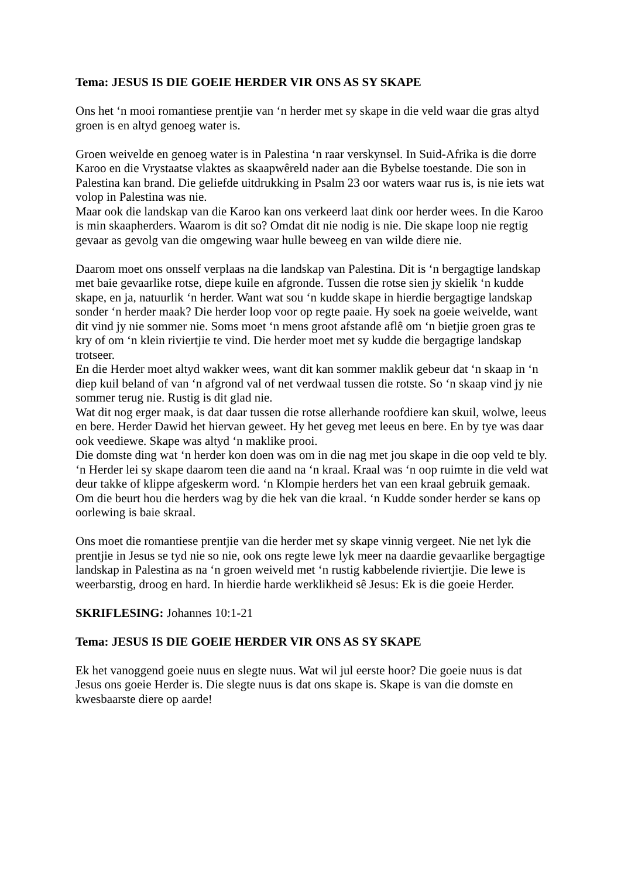Tema: JESUS IS DIE GOEIE HERDER VIR ONS AS SY SKAPE
Ons het ‘n mooi romantiese prentjie van ‘n herder met sy skape in die veld waar die gras altyd groen is en altyd genoeg water is.
Groen weivelde en genoeg water is in Palestina ‘n raar verskynsel. In Suid-Afrika is die dorre Karoo en die Vrystaatse vlaktes as skaapwêreld nader aan die Bybelse toestande. Die son in Palestina kan brand. Die geliefde uitdrukking in Psalm 23 oor waters waar rus is, is nie iets wat volop in Palestina was nie.
Maar ook die landskap van die Karoo kan ons verkeerd laat dink oor herder wees. In die Karoo is min skaapherders. Waarom is dit so? Omdat dit nie nodig is nie. Die skape loop nie regtig gevaar as gevolg van die omgewing waar hulle beweeg en van wilde diere nie.
Daarom moet ons onsself verplaas na die landskap van Palestina. Dit is ‘n bergagtige landskap met baie gevaarlike rotse, diepe kuile en afgronde. Tussen die rotse sien jy skielik ‘n kudde skape, en ja, natuurlik ‘n herder. Want wat sou ‘n kudde skape in hierdie bergagtige landskap sonder ‘n herder maak? Die herder loop voor op regte paaie. Hy soek na goeie weivelde, want dit vind jy nie sommer nie. Soms moet ‘n mens groot afstande aflê om ‘n bietjie groen gras te kry of om ‘n klein riviertjie te vind. Die herder moet met sy kudde die bergagtige landskap trotseer.
En die Herder moet altyd wakker wees, want dit kan sommer maklik gebeur dat ‘n skaap in ‘n diep kuil beland of van ‘n afgrond val of net verdwaal tussen die rotste. So ‘n skaap vind jy nie sommer terug nie. Rustig is dit glad nie.
Wat dit nog erger maak, is dat daar tussen die rotse allerhande roofdiere kan skuil, wolwe, leeus en bere. Herder Dawid het hiervan geweet. Hy het geveg met leeus en bere. En by tye was daar ook veediewe. Skape was altyd ‘n maklike prooi.
Die domste ding wat ‘n herder kon doen was om in die nag met jou skape in die oop veld te bly.
‘n Herder lei sy skape daarom teen die aand na ‘n kraal. Kraal was ‘n oop ruimte in die veld wat deur takke of klippe afgeskerm word. ‘n Klompie herders het van een kraal gebruik gemaak. Om die beurt hou die herders wag by die hek van die kraal. ‘n Kudde sonder herder se kans op oorlewing is baie skraal.
Ons moet die romantiese prentjie van die herder met sy skape vinnig vergeet. Nie net lyk die prentjie in Jesus se tyd nie so nie, ook ons regte lewe lyk meer na daardie gevaarlike bergagtige landskap in Palestina as na ‘n groen weiveld met ‘n rustig kabbelende riviertjie. Die lewe is weerbarstig, droog en hard. In hierdie harde werklikheid sê Jesus: Ek is die goeie Herder.
SKRIFLESING: Johannes 10:1-21
Tema: JESUS IS DIE GOEIE HERDER VIR ONS AS SY SKAPE
Ek het vanoggend goeie nuus en slegte nuus. Wat wil jul eerste hoor? Die goeie nuus is dat Jesus ons goeie Herder is. Die slegte nuus is dat ons skape is. Skape is van die domste en kwesbaarste diere op aarde!